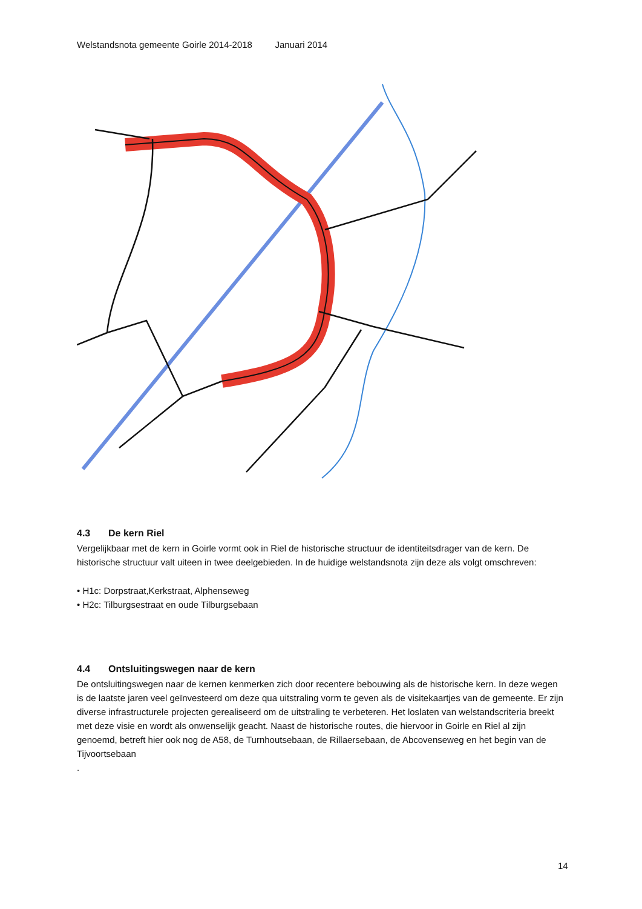Welstandsnota gemeente Goirle 2014-2018 Januari 2014
4.3 De kern Riel
Vergelijkbaar met de kern in Goirle vormt ook in Riel de historische structuur de identiteitsdrager van de kern. De historische structuur valt uiteen in twee deelgebieden. In de huidige welstandsnota zijn deze als volgt omschreven:
• H1c: Dorpstraat,Kerkstraat, Alphenseweg
• H2c: Tilburgsestraat en oude Tilburgsebaan
4.4 Ontsluitingswegen naar de kern
De ontsluitingswegen naar de kernen kenmerken zich door recentere bebouwing als de historische kern. In deze wegen is de laatste jaren veel geïnvesteerd om deze qua uitstraling vorm te geven als de visitekaartjes van de gemeente. Er zijn diverse infrastructurele projecten gerealiseerd om de uitstraling te verbeteren. Het loslaten van welstandscriteria breekt met deze visie en wordt als onwenselijk geacht. Naast de historische routes, die hiervoor in Goirle en Riel al zijn genoemd, betreft hier ook nog de A58, de Turnhoutsebaan, de Rillaersebaan, de Abcovenseweg en het begin van de Tijvoortsebaan
.
14